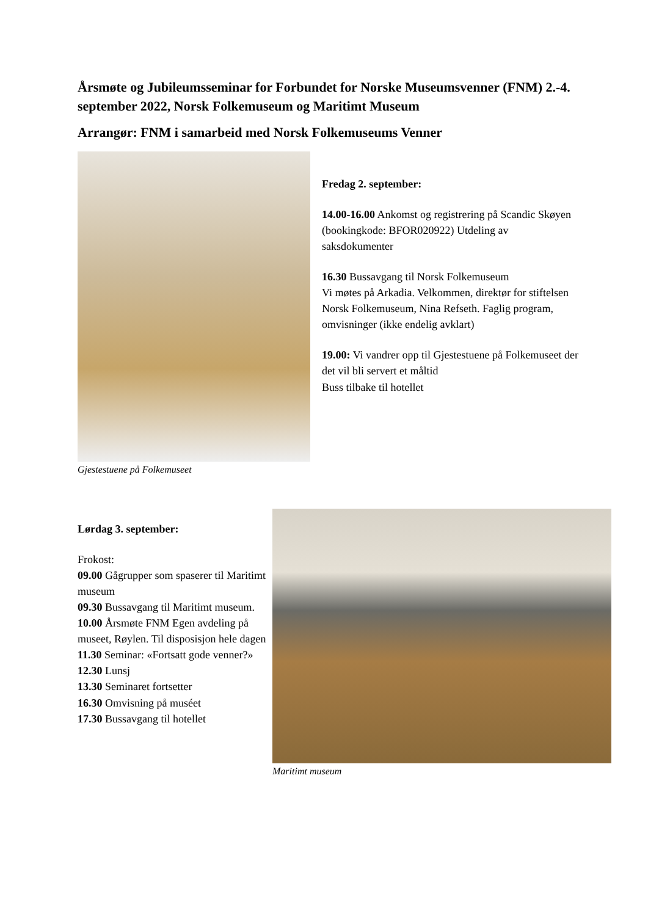Årsmøte og Jubileumsseminar for Forbundet for Norske Museumsvenner (FNM) 2.-4. september 2022, Norsk Folkemuseum og Maritimt Museum
Arrangør: FNM i samarbeid med Norsk Folkemuseums Venner
Gjestestuene på Folkemuseet
Fredag 2. september:
14.00-16.00 Ankomst og registrering på Scandic Skøyen (bookingkode: BFOR020922) Utdeling av saksdokumenter
16.30 Bussavgang til Norsk Folkemuseum
Vi møtes på Arkadia. Velkommen, direktør for stiftelsen Norsk Folkemuseum, Nina Refseth. Faglig program, omvisninger (ikke endelig avklart)
19.00: Vi vandrer opp til Gjestestuene på Folkemuseet der det vil bli servert et måltid
Buss tilbake til hotellet
Lørdag 3. september:
Frokost:
09.00 Gågrupper som spaserer til Maritimt museum
09.30 Bussavgang til Maritimt museum.
10.00 Årsmøte FNM Egen avdeling på museet, Røylen. Til disposisjon hele dagen
11.30 Seminar: «Fortsatt gode venner?»
12.30 Lunsj
13.30 Seminaret fortsetter
16.30 Omvisning på muséet
17.30 Bussavgang til hotellet
Maritimt museum